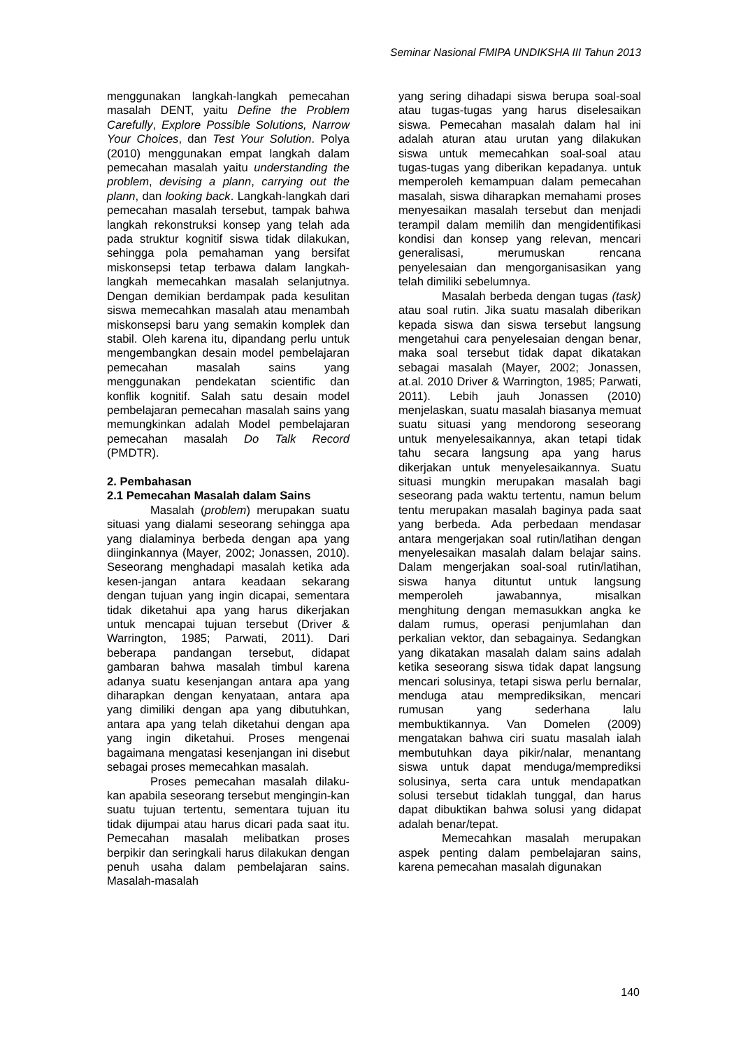Seminar Nasional FMIPA UNDIKSHA III Tahun 2013
menggunakan langkah-langkah pemecahan masalah DENT, yaitu Define the Problem Carefully, Explore Possible Solutions, Narrow Your Choices, dan Test Your Solution. Polya (2010) menggunakan empat langkah dalam pemecahan masalah yaitu understanding the problem, devising a plann, carrying out the plann, dan looking back. Langkah-langkah dari pemecahan masalah tersebut, tampak bahwa langkah rekonstruksi konsep yang telah ada pada struktur kognitif siswa tidak dilakukan, sehingga pola pemahaman yang bersifat miskonsepsi tetap terbawa dalam langkah-langkah memecahkan masalah selanjutnya. Dengan demikian berdampak pada kesulitan siswa memecahkan masalah atau menambah miskonsepsi baru yang semakin komplek dan stabil. Oleh karena itu, dipandang perlu untuk mengembangkan desain model pembelajaran pemecahan masalah sains yang menggunakan pendekatan scientific dan konflik kognitif. Salah satu desain model pembelajaran pemecahan masalah sains yang memungkinkan adalah Model pembelajaran pemecahan masalah Do Talk Record (PMDTR).
2. Pembahasan
2.1 Pemecahan Masalah dalam Sains
Masalah (problem) merupakan suatu situasi yang dialami seseorang sehingga apa yang dialaminya berbeda dengan apa yang diinginkannya (Mayer, 2002; Jonassen, 2010). Seseorang menghadapi masalah ketika ada kesen-jangan antara keadaan sekarang dengan tujuan yang ingin dicapai, sementara tidak diketahui apa yang harus dikerjakan untuk mencapai tujuan tersebut (Driver & Warrington, 1985; Parwati, 2011). Dari beberapa pandangan tersebut, didapat gambaran bahwa masalah timbul karena adanya suatu kesenjangan antara apa yang diharapkan dengan kenyataan, antara apa yang dimiliki dengan apa yang dibutuhkan, antara apa yang telah diketahui dengan apa yang ingin diketahui. Proses mengenai bagaimana mengatasi kesenjangan ini disebut sebagai proses memecahkan masalah.
Proses pemecahan masalah dilaku-kan apabila seseorang tersebut mengingin-kan suatu tujuan tertentu, sementara tujuan itu tidak dijumpai atau harus dicari pada saat itu. Pemecahan masalah melibatkan proses berpikir dan seringkali harus dilakukan dengan penuh usaha dalam pembelajaran sains. Masalah-masalah
yang sering dihadapi siswa berupa soal-soal atau tugas-tugas yang harus diselesaikan siswa. Pemecahan masalah dalam hal ini adalah aturan atau urutan yang dilakukan siswa untuk memecahkan soal-soal atau tugas-tugas yang diberikan kepadanya. untuk memperoleh kemampuan dalam pemecahan masalah, siswa diharapkan memahami proses menyesaikan masalah tersebut dan menjadi terampil dalam memilih dan mengidentifikasi kondisi dan konsep yang relevan, mencari generalisasi, merumuskan rencana penyelesaian dan mengorganisasikan yang telah dimiliki sebelumnya.
Masalah berbeda dengan tugas (task) atau soal rutin. Jika suatu masalah diberikan kepada siswa dan siswa tersebut langsung mengetahui cara penyelesaian dengan benar, maka soal tersebut tidak dapat dikatakan sebagai masalah (Mayer, 2002; Jonassen, at.al. 2010 Driver & Warrington, 1985; Parwati, 2011). Lebih jauh Jonassen (2010) menjelaskan, suatu masalah biasanya memuat suatu situasi yang mendorong seseorang untuk menyelesaikannya, akan tetapi tidak tahu secara langsung apa yang harus dikerjakan untuk menyelesaikannya. Suatu situasi mungkin merupakan masalah bagi seseorang pada waktu tertentu, namun belum tentu merupakan masalah baginya pada saat yang berbeda. Ada perbedaan mendasar antara mengerjakan soal rutin/latihan dengan menyelesaikan masalah dalam belajar sains. Dalam mengerjakan soal-soal rutin/latihan, siswa hanya dituntut untuk langsung memperoleh jawabannya, misalkan menghitung dengan memasukkan angka ke dalam rumus, operasi penjumlahan dan perkalian vektor, dan sebagainya. Sedangkan yang dikatakan masalah dalam sains adalah ketika seseorang siswa tidak dapat langsung mencari solusinya, tetapi siswa perlu bernalar, menduga atau memprediksikan, mencari rumusan yang sederhana lalu membuktikannya. Van Domelen (2009) mengatakan bahwa ciri suatu masalah ialah membutuhkan daya pikir/nalar, menantang siswa untuk dapat menduga/memprediksi solusinya, serta cara untuk mendapatkan solusi tersebut tidaklah tunggal, dan harus dapat dibuktikan bahwa solusi yang didapat adalah benar/tepat.
Memecahkan masalah merupakan aspek penting dalam pembelajaran sains, karena pemecahan masalah digunakan
140